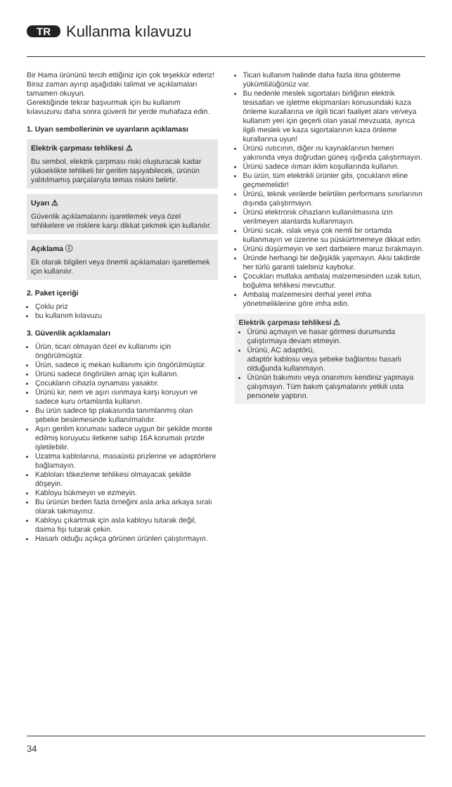TR Kullanma kılavuzu
Bir Hama ürününü tercih ettiğiniz için çok teşekkür ederiz!
Biraz zaman ayırıp aşağıdaki talimat ve açıklamaları tamamen okuyun.
Gerektiğinde tekrar başvurmak için bu kullanım kılavuzunu daha sonra güvenli bir yerde muhafaza edin.
1. Uyarı sembollerinin ve uyarıların açıklaması
Elektrik çarpması tehlikesi ⚠
Bu sembol, elektrik çarpması riski oluşturacak kadar yükseklikte tehlikeli bir gerilim taşıyabilecek, ürünün yalıtılmamış parçalarıyla temas riskini belirtir.
Uyarı ⚠
Güvenlik açıklamalarını işaretlemek veya özel tehlikelere ve risklere karşı dikkat çekmek için kullanılır.
Açıklama ⓘ
Ek olarak bilgileri veya önemli açıklamaları işaretlemek için kullanılır.
2. Paket içeriği
Çoklu priz
bu kullanım kılavuzu
3. Güvenlik açıklamaları
Ürün, ticari olmayan özel ev kullanımı için öngörülmüştür.
Ürün, sadece iç mekan kullanımı için öngörülmüştür.
Ürünü sadece öngörülen amaç için kullanın.
Çocukların cihazla oynaması yasaktır.
Ürünü kir, nem ve aşırı ısınmaya karşı koruyun ve sadece kuru ortamlarda kullanın.
Bu ürün sadece tip plakasında tanımlanmış olan şebeke beslemesinde kullanılmalıdır.
Aşırı gerilim koruması sadece uygun bir şekilde monte edilmiş koruyucu iletkene sahip 16A korumalı prizde işletilebilir.
Uzatma kablolarına, masaüstü prizlerine ve adaptörlere bağlamayın.
Kabloları tökezleme tehlikesi olmayacak şekilde döşeyin.
Kabloyu bükmeyin ve ezmeyin.
Bu ürünün birden fazla örneğini asla arka arkaya sıralı olarak takmayınız.
Kabloyu çıkartmak için asla kabloyu tutarak değil, daima fişi tutarak çekin.
Hasarlı olduğu açıkça görünen ürünleri çalıştırmayın.
Ticari kullanım halinde daha fazla itina gösterme yükümlülüğünüz var.
Bu nedenle meslek sigortaları birliğinin elektrik tesisatları ve işletme ekipmanları konusundaki kaza önleme kurallarına ve ilgili ticari faaliyet alanı ve/veya kullanım yeri için geçerli olan yasal mevzuata, ayrıca ilgili meslek ve kaza sigortalarının kaza önleme kurallarına uyun!
Ürünü ısıtıcının, diğer ısı kaynaklarının hemen yakınında veya doğrudan güneş ışığında çalıştırmayın.
Ürünü sadece ılıman iklim koşullarında kullanın.
Bu ürün, tüm elektrikli ürünler gibi, çocukların eline geçmemelidir!
Ürünü, teknik verilerde belirtilen performans sınırlarının dışında çalıştırmayın.
Ürünü elektronik cihazların kullanılmasına izin verilmeyen alanlarda kullanmayın.
Ürünü sıcak, ıslak veya çok nemli bir ortamda kullanmayın ve üzerine su püskürtmemeye dikkat edin.
Ürünü düşürmeyin ve sert darbelere maruz bırakmayın.
Üründe herhangi bir değişiklik yapmayın. Aksi takdirde her türlü garanti talebiniz kaybolur.
Çocukları mutlaka ambalaj malzemesinden uzak tutun, boğulma tehlikesi mevcuttur.
Ambalaj malzemesini derhal yerel imha yönetmeliklerine göre imha edin.
Elektrik çarpması tehlikesi ⚠
Ürünü açmayın ve hasar görmesi durumunda çalıştırmaya devam etmeyin.
Ürünü, AC adaptörü,
adaptör kablosu veya şebeke bağlantısı hasarlı olduğunda kullanmayın.
Ürünün bakımını veya onarımını kendiniz yapmaya çalışmayın. Tüm bakım çalışmalarını yetkili usta personele yaptırın.
34